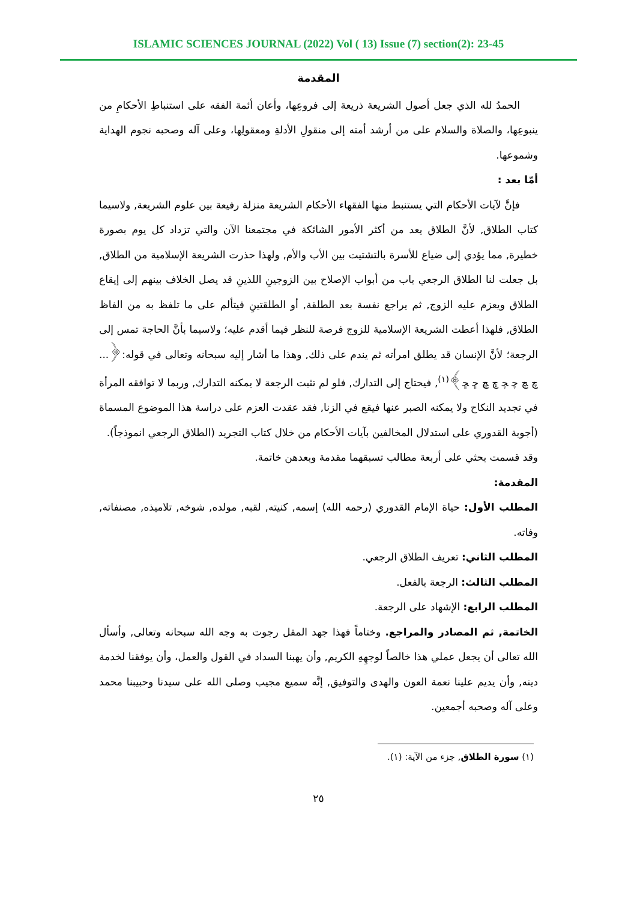ISLAMIC SCIENCES JOURNAL (2022) Vol ( 13) Issue (7) section(2): 23-45
المقدمة
الحمدُ لله الذي جعل أصول الشريعة ذريعة إلى فروعِها، وأعان أئمة الفقه على استنباطِ الأحكامِ من ينبوعِها، والصلاة والسلام على من أرشد أمته إلى منقولِ الأدلةِ ومعقولِها، وعلى آله وصحبه نجوم الهداية وشموعها.
أمّا بعد :
فإنَّ لآيات الأحكام التي يستنبط منها الفقهاء الأحكام الشريعة منزلة رفيعة بين علوم الشريعة, ولاسيما كتاب الطلاق, لأنَّ الطلاق يعد من أكثر الأمور الشائكة في مجتمعنا الآن والتي تزداد كل يوم بصورة خطيرة, مما يؤدي إلى ضياع للأسرة بالتشتيت بين الأب والأم, ولهذا حذرت الشريعة الإسلامية من الطلاق, بل جعلت لنا الطلاق الرجعي باب من أبواب الإصلاح بين الزوجينِ اللذينِ قد يصل الخلاف بينهم إلى إيقاع الطلاق ويعزم عليه الزوج, ثم يراجع نفسة بعد الطلقة, أو الطلقتينِ فيتألم على ما تلفظ به من الفاظ الطلاق, فلهذا أعطت الشريعة الإسلامية للزوج فرصة للنظر فيما أقدم عليه؛ ولاسيما بأنَّ الحاجة تمس إلى الرجعة؛ لأنَّ الإنسان قد يطلق امرأته ثم يندم على ذلك, وهذا ما أشار إليه سبحانه وتعالى في قوله:﴿... ﭺ ﭻ ﭼ ﭽ ﭾ ﭿ ﮀ ﮁ﴾<sup>(١)</sup>, فيحتاج إلى التدارك, فلو لم تثبت الرجعة لا يمكنه التدارك, وربما لا توافقه المرأة في تجديد النكاح ولا يمكنه الصبر عنها فيقع في الزنا, فقد عقدت العزم على دراسة هذا الموضوع المسماة (أجوبة القدوري على استدلال المخالفين بآيات الأحكام من خلال كتاب التجريد (الطلاق الرجعي انموذجاً).
وقد قسمت بحثي على أربعة مطالب تسبقهما مقدمة وبعدهن خاتمة.
المقدمة:
المطلب الأول: حياة الإمام القدوري (رحمه الله) إسمه, كنيته, لقبه, مولده, شوخه, تلاميذه, مصنفاته, وفاته.
المطلب الثاني: تعريف الطلاق الرجعي.
المطلب الثالث: الرجعة بالفعل.
المطلب الرابع: الإشهاد على الرجعة.
الخاتمة, ثم المصادر والمراجع. وختاماً فهذا جهد المقل رجوت به وجه الله سبحانه وتعالى, وأسأل الله تعالى أن يجعل عملي هذا خالصاً لوجهِهِ الكريم, وأن يهبنا السداد في القول والعمل، وأن يوفقنا لخدمة دينه, وأن يديم علينا نعمة العون والهدى والتوفيق, إنَّه سميع مجيب وصلى الله على سيدنا وحبيبنا محمد وعلى آله وصحبه أجمعين.
(١) سورة الطلاق, جزء من الآية: (١).
٢٥